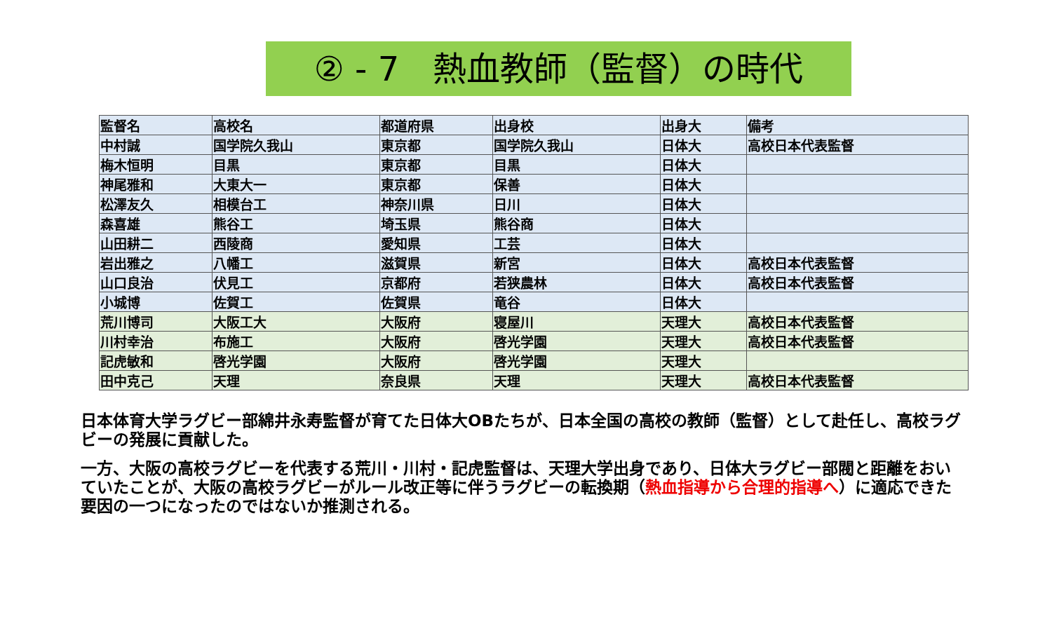② - 7　熱血教師（監督）の時代
| 監督名 | 高校名 | 都道府県 | 出身校 | 出身大 | 備考 |
| --- | --- | --- | --- | --- | --- |
| 中村誠 | 国学院久我山 | 東京都 | 国学院久我山 | 日体大 | 高校日本代表監督 |
| 梅木恒明 | 目黒 | 東京都 | 目黒 | 日体大 | |
| 神尾雅和 | 大東大一 | 東京都 | 保善 | 日体大 | |
| 松澤友久 | 相模台工 | 神奈川県 | 日川 | 日体大 | |
| 森喜雄 | 熊谷工 | 埼玉県 | 熊谷商 | 日体大 | |
| 山田耕二 | 西陵商 | 愛知県 | 工芸 | 日体大 | |
| 岩出雅之 | 八幡工 | 滋賀県 | 新宮 | 日体大 | 高校日本代表監督 |
| 山口良治 | 伏見工 | 京都府 | 若狭農林 | 日体大 | 高校日本代表監督 |
| 小城博 | 佐賀工 | 佐賀県 | 竜谷 | 日体大 | |
| 荒川博司 | 大阪工大 | 大阪府 | 寝屋川 | 天理大 | 高校日本代表監督 |
| 川村幸治 | 布施工 | 大阪府 | 啓光学園 | 天理大 | 高校日本代表監督 |
| 記虎敏和 | 啓光学園 | 大阪府 | 啓光学園 | 天理大 | |
| 田中克己 | 天理 | 奈良県 | 天理 | 天理大 | 高校日本代表監督 |
日本体育大学ラグビー部綿井永寿監督が育てた日体大OBたちが、日本全国の高校の教師（監督）として赴任し、高校ラグビーの発展に貢献した。
一方、大阪の高校ラグビーを代表する荒川・川村・記虎監督は、天理大学出身であり、日体大ラグビー部閥と距離をおいていたことが、大阪の高校ラグビーがルール改正等に伴うラグビーの転換期（熱血指導から合理的指導へ）に適応できた要因の一つになったのではないか推測される。